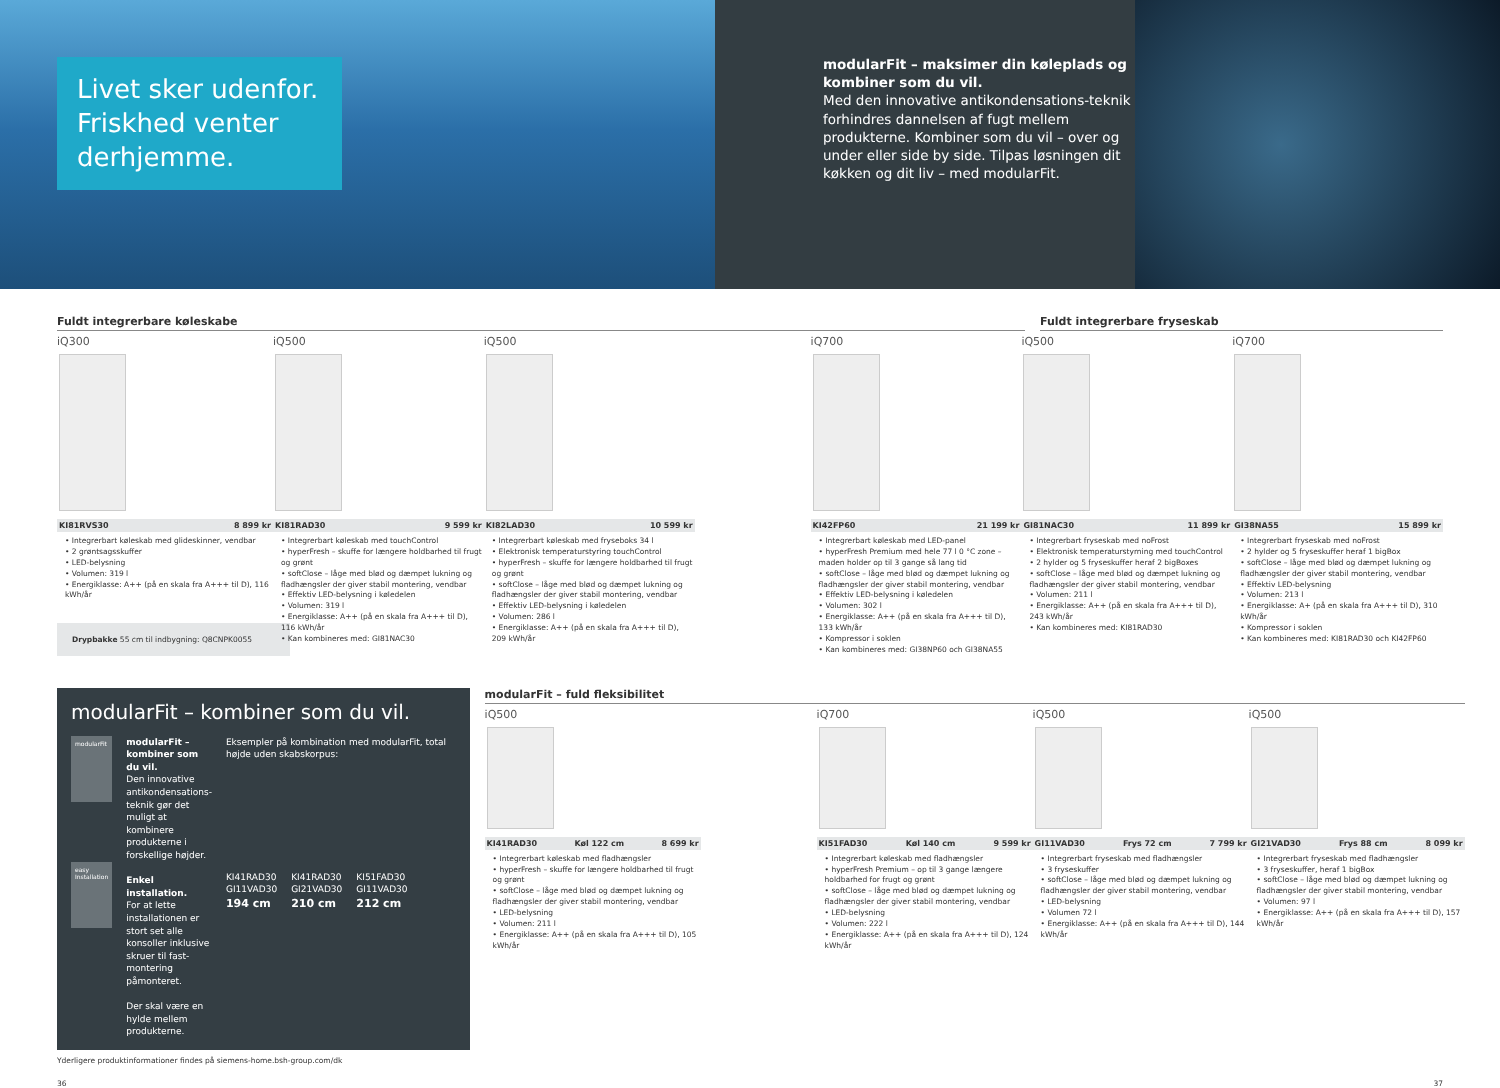Livet sker udenfor. Friskhed venter derhjemme.
modularFit – maksimer din køleplads og kombiner som du vil.
Med den innovative antikondensations-teknik forhindres dannelsen af fugt mellem produkterne. Kombiner som du vil – over og under eller side by side. Tilpas løsningen dit køkken og dit liv – med modularFit.
Fuldt integrerbare køleskabe Fuldt integrerbare fryseskab
iQ300
KI81RVS30 8 899 kr
• Integrerbart køleskab med glideskinner, vendbar
• 2 grøntsagsskuffer
• LED-belysning
• Volumen: 319 l
• Energiklasse: A++ (på en skala fra A+++ til D), 116 kWh/år
Drypbakke 55 cm til indbygning: Q8CNPK0055
iQ500
KI81RAD30 9 599 kr
• Integrerbart køleskab med touchControl
• hyperFresh – skuffe for længere holdbarhed til frugt og grønt
• softClose – låge med blød og dæmpet lukning og fladhængsler der giver stabil montering, vendbar
• Effektiv LED-belysning i køledelen
• Volumen: 319 l
• Energiklasse: A++ (på en skala fra A+++ til D), 116 kWh/år
• Kan kombineres med: GI81NAC30
iQ500
KI82LAD30 10 599 kr
• Integrerbart køleskab med fryseboks 34 l
• Elektronisk temperaturstyring touchControl
• hyperFresh – skuffe for længere holdbarhed til frugt og grønt
• softClose – låge med blød og dæmpet lukning og fladhængsler der giver stabil montering, vendbar
• Effektiv LED-belysning i køledelen
• Volumen: 286 l
• Energiklasse: A++ (på en skala fra A+++ til D), 209 kWh/år
iQ700
KI42FP60 21 199 kr
• Integrerbart køleskab med LED-panel
• hyperFresh Premium med hele 77 l 0 °C zone – maden holder op til 3 gange så lang tid
• softClose – låge med blød og dæmpet lukning og fladhængsler der giver stabil montering, vendbar
• Effektiv LED-belysning i køledelen
• Volumen: 302 l
• Energiklasse: A++ (på en skala fra A+++ til D), 133 kWh/år
• Kompressor i soklen
• Kan kombineres med: GI38NP60 och GI38NA55
iQ500
GI81NAC30 11 899 kr
• Integrerbart fryseskab med noFrost
• Elektronisk temperaturstyrning med touchControl
• 2 hylder og 5 fryseskuffer heraf 2 bigBoxes
• softClose – låge med blød og dæmpet lukning og fladhængsler der giver stabil montering, vendbar
• Volumen: 211 l
• Energiklasse: A++ (på en skala fra A+++ til D), 243 kWh/år
• Kan kombineres med: KI81RAD30
iQ700
GI38NA55 15 899 kr
• Integrerbart fryseskab med noFrost
• 2 hylder og 5 fryseskuffer heraf 1 bigBox
• softClose – låge med blød og dæmpet lukning og fladhængsler der giver stabil montering, vendbar
• Effektiv LED-belysning
• Volumen: 213 l
• Energiklasse: A+ (på en skala fra A+++ til D), 310 kWh/år
• Kompressor i soklen
• Kan kombineres med: KI81RAD30 och KI42FP60
modularFit – kombiner som du vil.
modularFit
easy Installation
modularFit – kombiner som du vil.
Den innovative antikondensations-teknik gør det muligt at kombinere produkterne i forskellige højder.
Enkel installation.
For at lette installationen er stort set alle konsoller inklusive skruer til fast-montering påmonteret.
Der skal være en hylde mellem produkterne.
Eksempler på kombination med modularFit, total højde uden skabskorpus:
KI41RAD30
GI11VAD30
194 cm
KI41RAD30
GI21VAD30
210 cm
KI51FAD30
GI11VAD30
212 cm
modularFit – fuld fleksibilitet
iQ500
KI41RAD30 Køl 122 cm 8 699 kr
• Integrerbart køleskab med fladhængsler
• hyperFresh – skuffe for længere holdbarhed til frugt og grønt
• softClose – låge med blød og dæmpet lukning og fladhængsler der giver stabil montering, vendbar
• LED-belysning
• Volumen: 211 l
• Energiklasse: A++ (på en skala fra A+++ til D), 105 kWh/år
iQ700
KI51FAD30 Køl 140 cm 9 599 kr
• Integrerbart køleskab med fladhængsler
• hyperFresh Premium – op til 3 gange længere holdbarhed for frugt og grønt
• softClose – låge med blød og dæmpet lukning og fladhængsler der giver stabil montering, vendbar
• LED-belysning
• Volumen: 222 l
• Energiklasse: A++ (på en skala fra A+++ til D), 124 kWh/år
iQ500
GI11VAD30 Frys 72 cm 7 799 kr
• Integrerbart fryseskab med fladhængsler
• 3 fryseskuffer
• softClose – låge med blød og dæmpet lukning og fladhængsler der giver stabil montering, vendbar
• LED-belysning
• Volumen 72 l
• Energiklasse: A++ (på en skala fra A+++ til D), 144 kWh/år
iQ500
GI21VAD30 Frys 88 cm 8 099 kr
• Integrerbart fryseskab med fladhængsler
• 3 fryseskuffer, heraf 1 bigBox
• softClose – låge med blød og dæmpet lukning og fladhængsler der giver stabil montering, vendbar
• Volumen: 97 l
• Energiklasse: A++ (på en skala fra A+++ til D), 157 kWh/år
Yderligere produktinformationer findes på siemens-home.bsh-group.com/dk
36 37